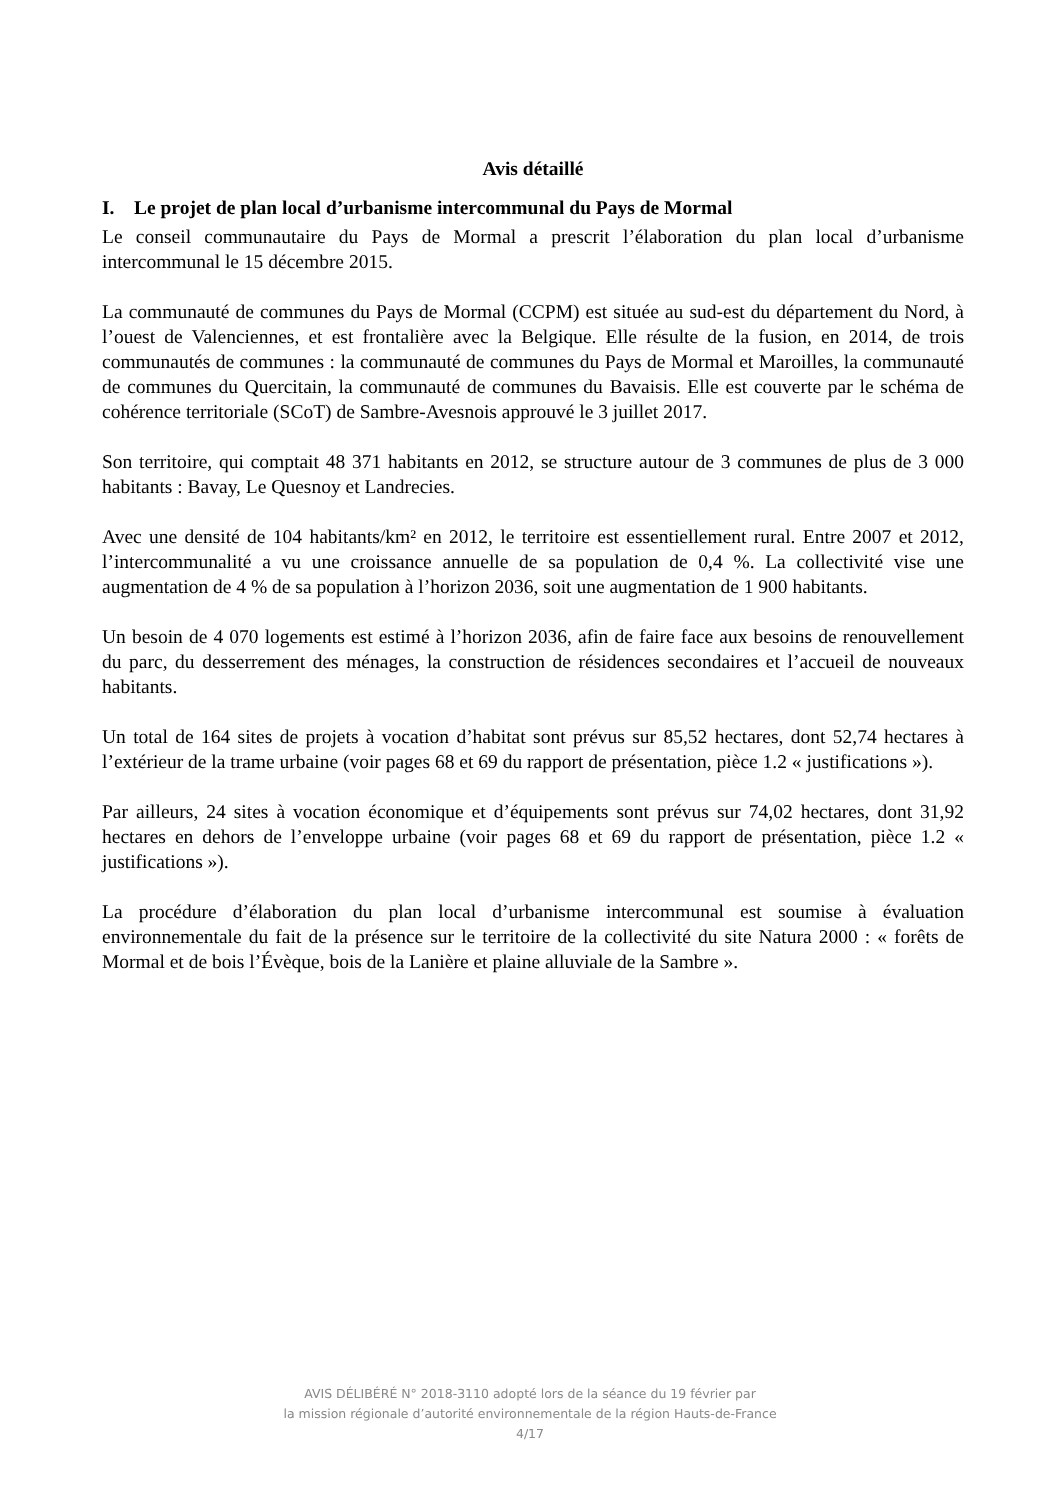Avis détaillé
I. Le projet de plan local d’urbanisme intercommunal du Pays de Mormal
Le conseil communautaire du Pays de Mormal a prescrit l’élaboration du plan local d’urbanisme intercommunal le 15 décembre 2015.
La communauté de communes du Pays de Mormal (CCPM) est située au sud-est du département du Nord, à l’ouest de Valenciennes, et est frontalière avec la Belgique. Elle résulte de la fusion, en 2014, de trois communautés de communes : la communauté de communes du Pays de Mormal et Maroilles, la communauté de communes du Quercitain, la communauté de communes du Bavaisis. Elle est couverte par le schéma de cohérence territoriale (SCoT) de Sambre-Avesnois approuvé le 3 juillet 2017.
Son territoire, qui comptait 48 371 habitants en 2012, se structure autour de 3 communes de plus de 3 000 habitants : Bavay, Le Quesnoy et Landrecies.
Avec une densité de 104 habitants/km² en 2012, le territoire est essentiellement rural. Entre 2007 et 2012, l’intercommunalité a vu une croissance annuelle de sa population de 0,4 %. La collectivité vise une augmentation de 4 % de sa population à l’horizon 2036, soit une augmentation de 1 900 habitants.
Un besoin de 4 070 logements est estimé à l’horizon 2036, afin de faire face aux besoins de renouvellement du parc, du desserrement des ménages, la construction de résidences secondaires et l’accueil de nouveaux habitants.
Un total de 164 sites de projets à vocation d’habitat sont prévus sur 85,52 hectares, dont 52,74 hectares à l’extérieur de la trame urbaine (voir pages 68 et 69 du rapport de présentation, pièce 1.2 « justifications »).
Par ailleurs, 24 sites à vocation économique et d’équipements sont prévus sur 74,02 hectares, dont 31,92 hectares en dehors de l’enveloppe urbaine (voir pages 68 et 69 du rapport de présentation, pièce 1.2 « justifications »).
La procédure d’élaboration du plan local d’urbanisme intercommunal est soumise à évaluation environnementale du fait de la présence sur le territoire de la collectivité du site Natura 2000 : « forêts de Mormal et de bois l’Évèque, bois de la Lanière et plaine alluviale de la Sambre ».
AVIS DÉLIBÉRÉ N° 2018-3110 adopté lors de la séance du 19 février par
la mission régionale d’autorité environnementale de la région Hauts-de-France
4/17